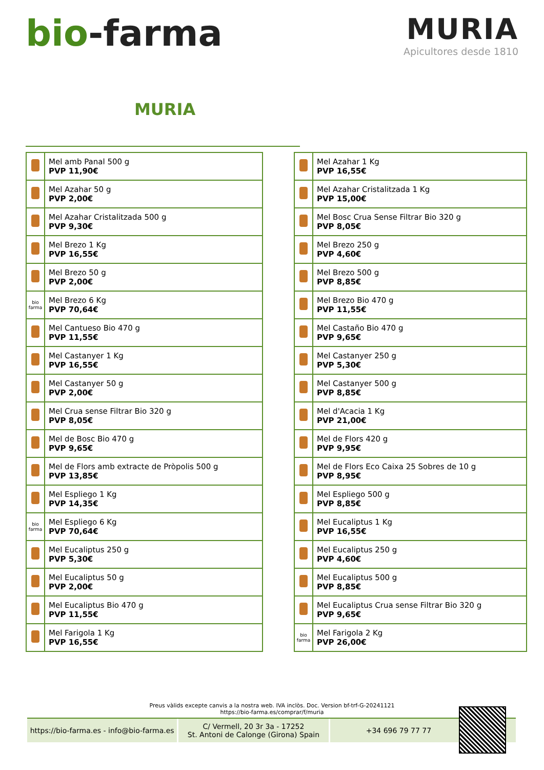bio-farma
MURIA
Apicultores desde 1810
MURIA
| | Mel amb Panal 500 g PVP 11,90€ |
| | Mel Azahar 50 g PVP 2,00€ |
| | Mel Azahar Cristalitzada 500 g PVP 9,30€ |
| | Mel Brezo 1 Kg PVP 16,55€ |
| | Mel Brezo 50 g PVP 2,00€ |
| bio farma | Mel Brezo 6 Kg PVP 70,64€ |
| | Mel Cantueso Bio 470 g PVP 11,55€ |
| | Mel Castanyer 1 Kg PVP 16,55€ |
| | Mel Castanyer 50 g PVP 2,00€ |
| | Mel Crua sense Filtrar Bio 320 g PVP 8,05€ |
| | Mel de Bosc Bio 470 g PVP 9,65€ |
| | Mel de Flors amb extracte de Pròpolis 500 g PVP 13,85€ |
| | Mel Espliego 1 Kg PVP 14,35€ |
| bio farma | Mel Espliego 6 Kg PVP 70,64€ |
| | Mel Eucaliptus 250 g PVP 5,30€ |
| | Mel Eucaliptus 50 g PVP 2,00€ |
| | Mel Eucaliptus Bio 470 g PVP 11,55€ |
| | Mel Farigola 1 Kg PVP 16,55€ |
| | Mel Azahar 1 Kg PVP 16,55€ |
| | Mel Azahar Cristalitzada 1 Kg PVP 15,00€ |
| | Mel Bosc Crua Sense Filtrar Bio 320 g PVP 8,05€ |
| | Mel Brezo 250 g PVP 4,60€ |
| | Mel Brezo 500 g PVP 8,85€ |
| | Mel Brezo Bio 470 g PVP 11,55€ |
| | Mel Castaño Bio 470 g PVP 9,65€ |
| | Mel Castanyer 250 g PVP 5,30€ |
| | Mel Castanyer 500 g PVP 8,85€ |
| | Mel d'Acacia 1 Kg PVP 21,00€ |
| | Mel de Flors 420 g PVP 9,95€ |
| | Mel de Flors Eco Caixa 25 Sobres de 10 g PVP 8,95€ |
| | Mel Espliego 500 g PVP 8,85€ |
| | Mel Eucaliptus 1 Kg PVP 16,55€ |
| | Mel Eucaliptus 250 g PVP 4,60€ |
| | Mel Eucaliptus 500 g PVP 8,85€ |
| | Mel Eucaliptus Crua sense Filtrar Bio 320 g PVP 9,65€ |
| bio farma | Mel Farigola 2 Kg PVP 26,00€ |
Preus vàlids excepte canvis a la nostra web. IVA inclòs. Doc. Version bf-trf-G-20241121
https://bio-farma.es/comprar/f/muria
https://bio-farma.es - info@bio-farma.es
C/ Vermell, 20 3r 3a - 17252
St. Antoni de Calonge (Girona) Spain
+34 696 79 77 77